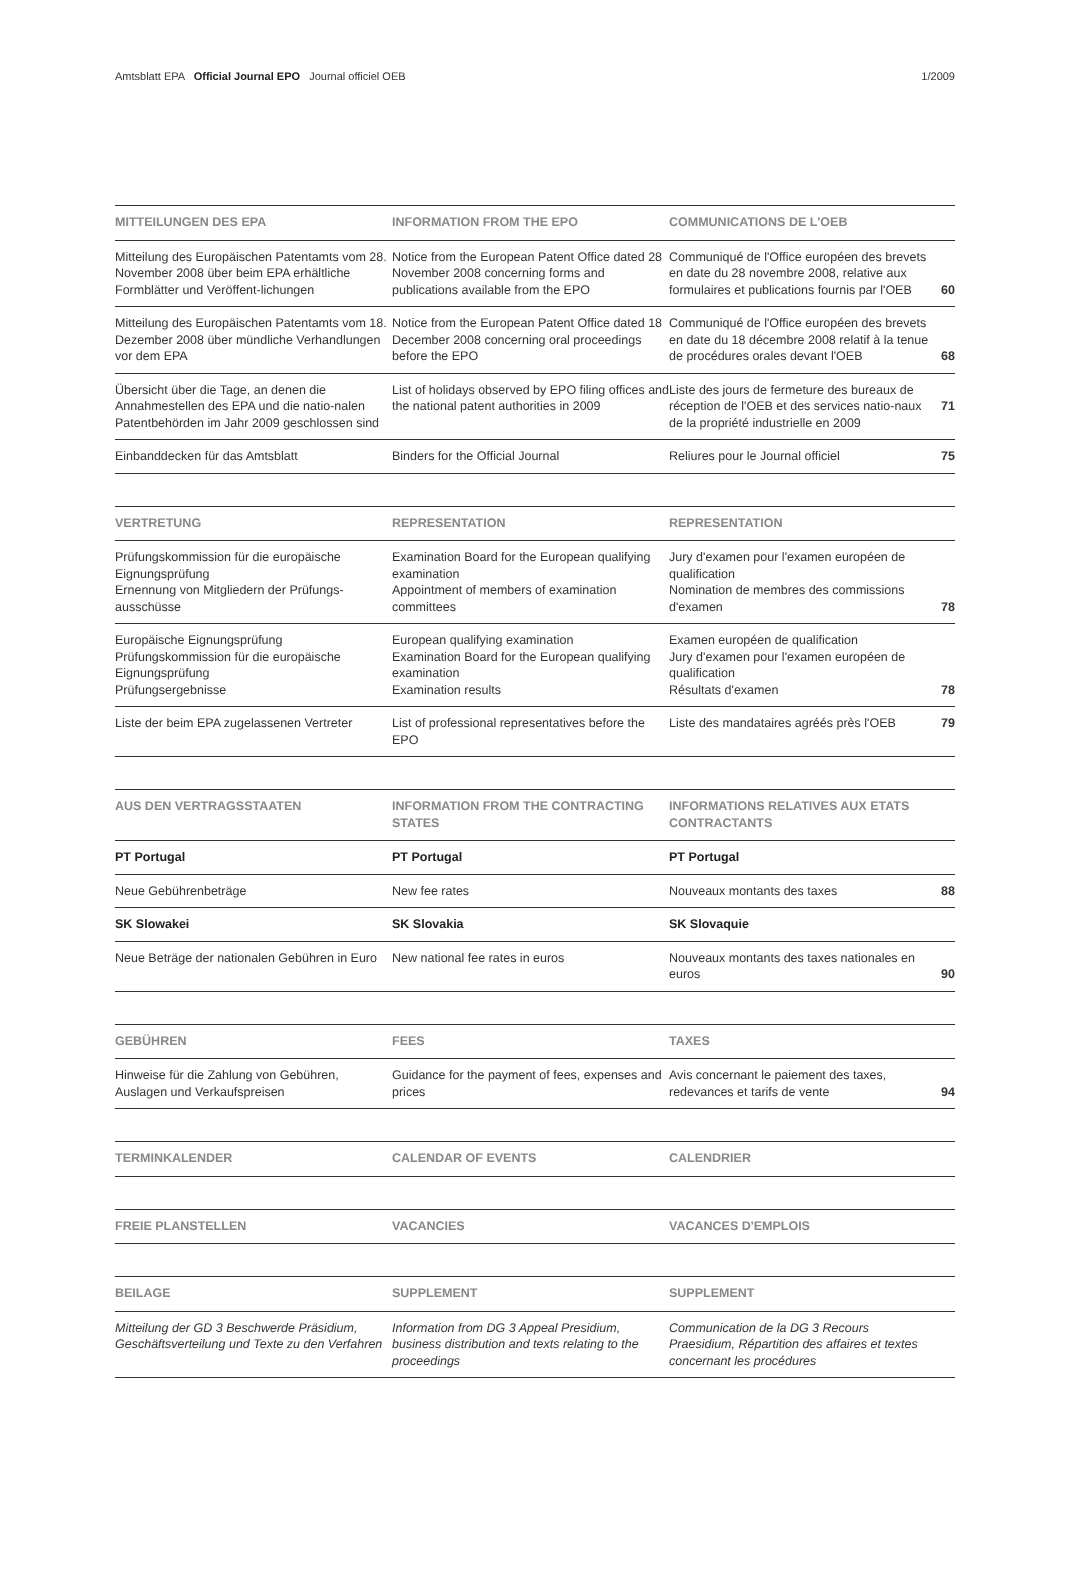Amtsblatt EPA Official Journal EPO Journal officiel OEB 1/2009
| MITTEILUNGEN DES EPA | INFORMATION FROM THE EPO | COMMUNICATIONS DE L'OEB | |
| --- | --- | --- | --- |
| Mitteilung des Europäischen Patentamts vom 28. November 2008 über beim EPA erhältliche Formblätter und Veröffent-lichungen | Notice from the European Patent Office dated 28 November 2008 concerning forms and publications available from the EPO | Communiqué de l'Office européen des brevets en date du 28 novembre 2008, relative aux formulaires et publications fournis par l'OEB | 60 |
| Mitteilung des Europäischen Patentamts vom 18. Dezember 2008 über mündliche Verhandlungen vor dem EPA | Notice from the European Patent Office dated 18 December 2008 concerning oral proceedings before the EPO | Communiqué de l'Office européen des brevets en date du 18 décembre 2008 relatif à la tenue de procédures orales devant l'OEB | 68 |
| Übersicht über die Tage, an denen die Annahmestellen des EPA und die natio-nalen Patentbehörden im Jahr 2009 geschlossen sind | List of holidays observed by EPO filing offices and the national patent authorities in 2009 | Liste des jours de fermeture des bureaux de réception de l'OEB et des services natio-naux de la propriété industrielle en 2009 | 71 |
| Einbanddecken für das Amtsblatt | Binders for the Official Journal | Reliures pour le Journal officiel | 75 |
| VERTRETUNG | REPRESENTATION | REPRESENTATION | |
| --- | --- | --- | --- |
| Prüfungskommission für die europäische Eignungsprüfung Ernennung von Mitgliedern der Prüfungs-ausschüsse | Examination Board for the European qualifying examination Appointment of members of examination committees | Jury d'examen pour l'examen européen de qualification Nomination de membres des commissions d'examen | 78 |
| Europäische Eignungsprüfung Prüfungskommission für die europäische Eignungsprüfung Prüfungsergebnisse | European qualifying examination Examination Board for the European qualifying examination Examination results | Examen européen de qualification Jury d'examen pour l'examen européen de qualification Résultats d'examen | 78 |
| Liste der beim EPA zugelassenen Vertreter | List of professional representatives before the EPO | Liste des mandataires agréés près l'OEB | 79 |
| AUS DEN VERTRAGSSTAATEN | INFORMATION FROM THE CONTRACTING STATES | INFORMATIONS RELATIVES AUX ETATS CONTRACTANTS | |
| --- | --- | --- | --- |
| PT Portugal | PT Portugal | PT Portugal | |
| Neue Gebührenbeträge | New fee rates | Nouveaux montants des taxes | 88 |
| SK Slowakei | SK Slovakia | SK Slovaquie | |
| Neue Beträge der nationalen Gebühren in Euro | New national fee rates in euros | Nouveaux montants des taxes nationales en euros | 90 |
| GEBÜHREN | FEES | TAXES | |
| --- | --- | --- | --- |
| Hinweise für die Zahlung von Gebühren, Auslagen und Verkaufspreisen | Guidance for the payment of fees, expenses and prices | Avis concernant le paiement des taxes, redevances et tarifs de vente | 94 |
| TERMINKALENDER | CALENDAR OF EVENTS | CALENDRIER | |
| --- | --- | --- | --- |
| FREIE PLANSTELLEN | VACANCIES | VACANCES D'EMPLOIS | |
| --- | --- | --- | --- |
| BEILAGE | SUPPLEMENT | SUPPLEMENT | |
| --- | --- | --- | --- |
| Mitteilung der GD 3 Beschwerde Präsidium, Geschäftsverteilung und Texte zu den Verfahren | Information from DG 3 Appeal Presidium, business distribution and texts relating to the proceedings | Communication de la DG 3 Recours Praesidium, Répartition des affaires et textes concernant les procédures | |